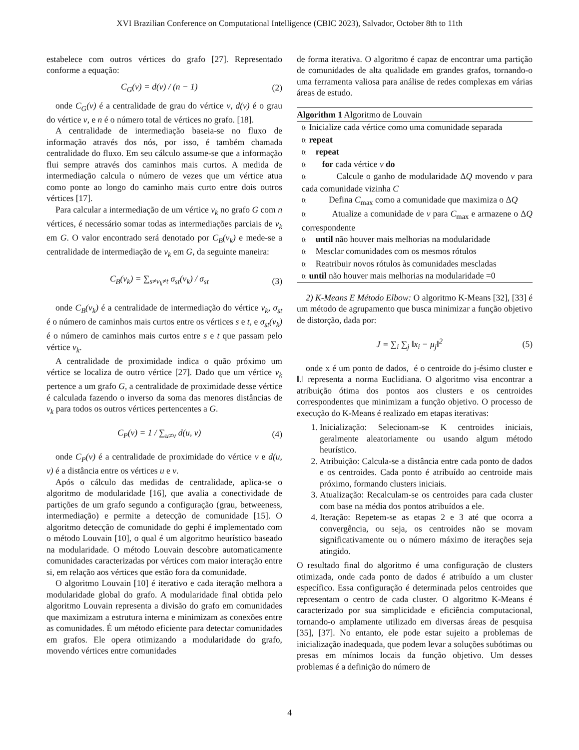XVI Brazilian Conference on Computational Intelligence (CBIC 2023), Salvador, October 8th to 11th
estabelece com outros vértices do grafo [27]. Representado conforme a equação:
C<sub>G</sub>(v) = d(v) / (n − 1) (2)
onde C<sub>G</sub>(v) é a centralidade de grau do vértice v, d(v) é o grau do vértice v, e n é o número total de vértices no grafo. [18].
A centralidade de intermediação baseia-se no fluxo de informação através dos nós, por isso, é também chamada centralidade do fluxo. Em seu cálculo assume-se que a informação flui sempre através dos caminhos mais curtos. A medida de intermediação calcula o número de vezes que um vértice atua como ponte ao longo do caminho mais curto entre dois outros vértices [17].
Para calcular a intermediação de um vértice v<sub>k</sub> no grafo G com n vértices, é necessário somar todas as intermediações parciais de v<sub>k</sub> em G. O valor encontrado será denotado por C<sub>B</sub>(v<sub>k</sub>) e mede-se a centralidade de intermediação de v<sub>k</sub> em G, da seguinte maneira:
C<sub>B</sub>(v<sub>k</sub>) = ∑<sub>s≠v<sub>k</sub>≠t</sub> σ<sub>st</sub>(v<sub>k</sub>) / σ<sub>st</sub> (3)
onde C<sub>B</sub>(v<sub>k</sub>) é a centralidade de intermediação do vértice v<sub>k</sub>, σ<sub>st</sub> é o número de caminhos mais curtos entre os vértices s e t, e σ<sub>st</sub>(v<sub>k</sub>) é o número de caminhos mais curtos entre s e t que passam pelo vértice v<sub>k</sub>.
A centralidade de proximidade indica o quão próximo um vértice se localiza de outro vértice [27]. Dado que um vértice v<sub>k</sub> pertence a um grafo G, a centralidade de proximidade desse vértice é calculada fazendo o inverso da soma das menores distâncias de v<sub>k</sub> para todos os outros vértices pertencentes a G.
C<sub>P</sub>(v) = 1 / ∑<sub>u≠v</sub> d(u, v) (4)
onde C<sub>P</sub>(v) é a centralidade de proximidade do vértice v e d(u, v) é a distância entre os vértices u e v.
Após o cálculo das medidas de centralidade, aplica-se o algoritmo de modularidade [16], que avalia a conectividade de partições de um grafo segundo a configuração (grau, betweeness, intermediação) e permite a detecção de comunidade [15]. O algoritmo detecção de comunidade do gephi é implementado com o método Louvain [10], o qual é um algoritmo heurístico baseado na modularidade. O método Louvain descobre automaticamente comunidades caracterizadas por vértices com maior interação entre si, em relação aos vértices que estão fora da comunidade.
O algoritmo Louvain [10] é iterativo e cada iteração melhora a modularidade global do grafo. A modularidade final obtida pelo algoritmo Louvain representa a divisão do grafo em comunidades que maximizam a estrutura interna e minimizam as conexões entre as comunidades. É um método eficiente para detectar comunidades em grafos. Ele opera otimizando a modularidade do grafo, movendo vértices entre comunidades
de forma iterativa. O algoritmo é capaz de encontrar uma partição de comunidades de alta qualidade em grandes grafos, tornando-o uma ferramenta valiosa para análise de redes complexas em várias áreas de estudo.
Algorithm 1 Algoritmo de Louvain
0: Inicialize cada vértice como uma comunidade separada
0: repeat
0: repeat
0: for cada vértice v do
0: Calcule o ganho de modularidade ΔQ movendo v para cada comunidade vizinha C
0: Defina C<sub>max</sub> como a comunidade que maximiza o ΔQ
0: Atualize a comunidade de v para C<sub>max</sub> e armazene o ΔQ correspondente
0: until não houver mais melhorias na modularidade
0: Mesclar comunidades com os mesmos rótulos
0: Reatribuir novos rótulos às comunidades mescladas
0: until não houver mais melhorias na modularidade =0
2) K-Means E Método Elbow: O algoritmo K-Means [32], [33] é um método de agrupamento que busca minimizar a função objetivo de distorção, dada por:
J = ∑<sub>i</sub> ∑<sub>j</sub> ‖x<sub>i</sub> − μ<sub>j</sub>‖<sup>2</sup> (5)
onde x é um ponto de dados, é o centroide do j-ésimo cluster e ‖.‖ representa a norma Euclidiana. O algoritmo visa encontrar a atribuição ótima dos pontos aos clusters e os centroides correspondentes que minimizam a função objetivo. O processo de execução do K-Means é realizado em etapas iterativas:
1. Inicialização: Selecionam-se K centroides iniciais, geralmente aleatoriamente ou usando algum método heurístico.
2. Atribuição: Calcula-se a distância entre cada ponto de dados e os centroides. Cada ponto é atribuído ao centroide mais próximo, formando clusters iniciais.
3. Atualização: Recalculam-se os centroides para cada cluster com base na média dos pontos atribuídos a ele.
4. Iteração: Repetem-se as etapas 2 e 3 até que ocorra a convergência, ou seja, os centroides não se movam significativamente ou o número máximo de iterações seja atingido.
O resultado final do algoritmo é uma configuração de clusters otimizada, onde cada ponto de dados é atribuído a um cluster específico. Essa configuração é determinada pelos centroides que representam o centro de cada cluster. O algoritmo K-Means é caracterizado por sua simplicidade e eficiência computacional, tornando-o amplamente utilizado em diversas áreas de pesquisa [35], [37]. No entanto, ele pode estar sujeito a problemas de inicialização inadequada, que podem levar a soluções subótimas ou presas em mínimos locais da função objetivo. Um desses problemas é a definição do número de
4